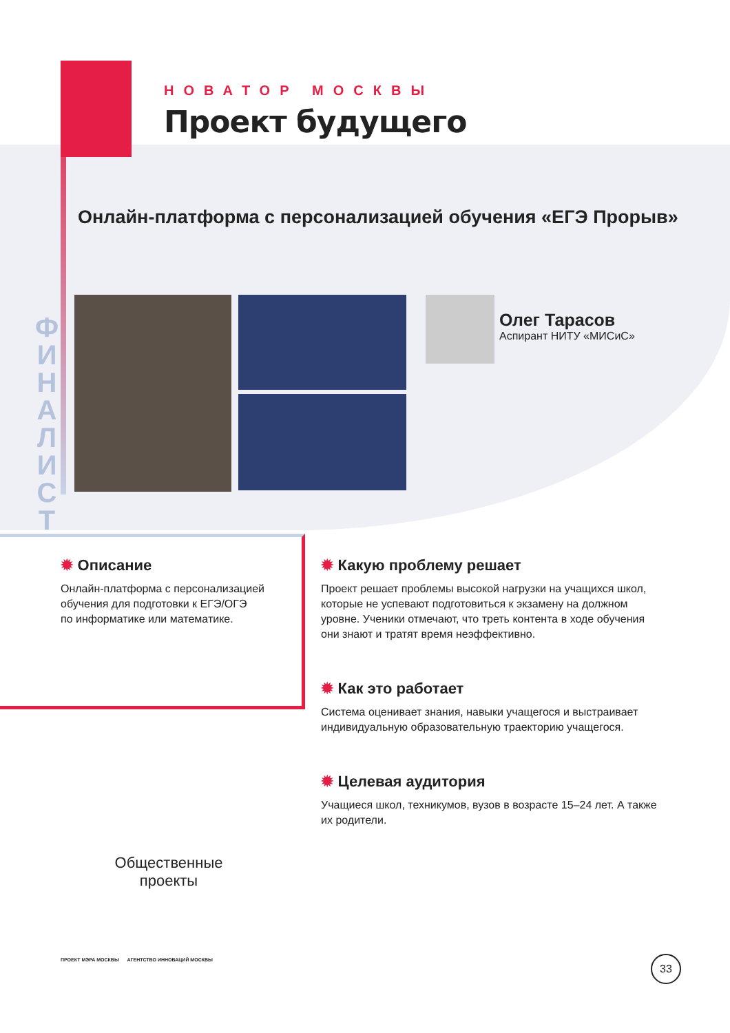НОВАТОР МОСКВЫ
Проект будущего
Онлайн-платформа с персонализацией обучения «ЕГЭ Прорыв»
Ф И Н А Л И С Т
Олег Тарасов
Аспирант НИТУ «МИСиС»
✹ Описание
Онлайн-платформа с персонализацией
обучения для подготовки к ЕГЭ/ОГЭ
по информатике или математике.
✹ Какую проблему решает
Проект решает проблемы высокой нагрузки на учащихся школ, которые не успевают подготовиться к экзамену на должном уровне. Ученики отмечают, что треть контента в ходе обучения они знают и тратят время неэффективно.
✹ Как это работает
Система оценивает знания, навыки учащегося и выстраивает индивидуальную образовательную траекторию учащегося.
✹ Целевая аудитория
Учащиеся школ, техникумов, вузов в возрасте 15–24 лет. А также их родители.
Общественные
проекты
ПРОЕКТ МЭРА МОСКВЫ АГЕНТСТВО ИННОВАЦИЙ МОСКВЫ
33